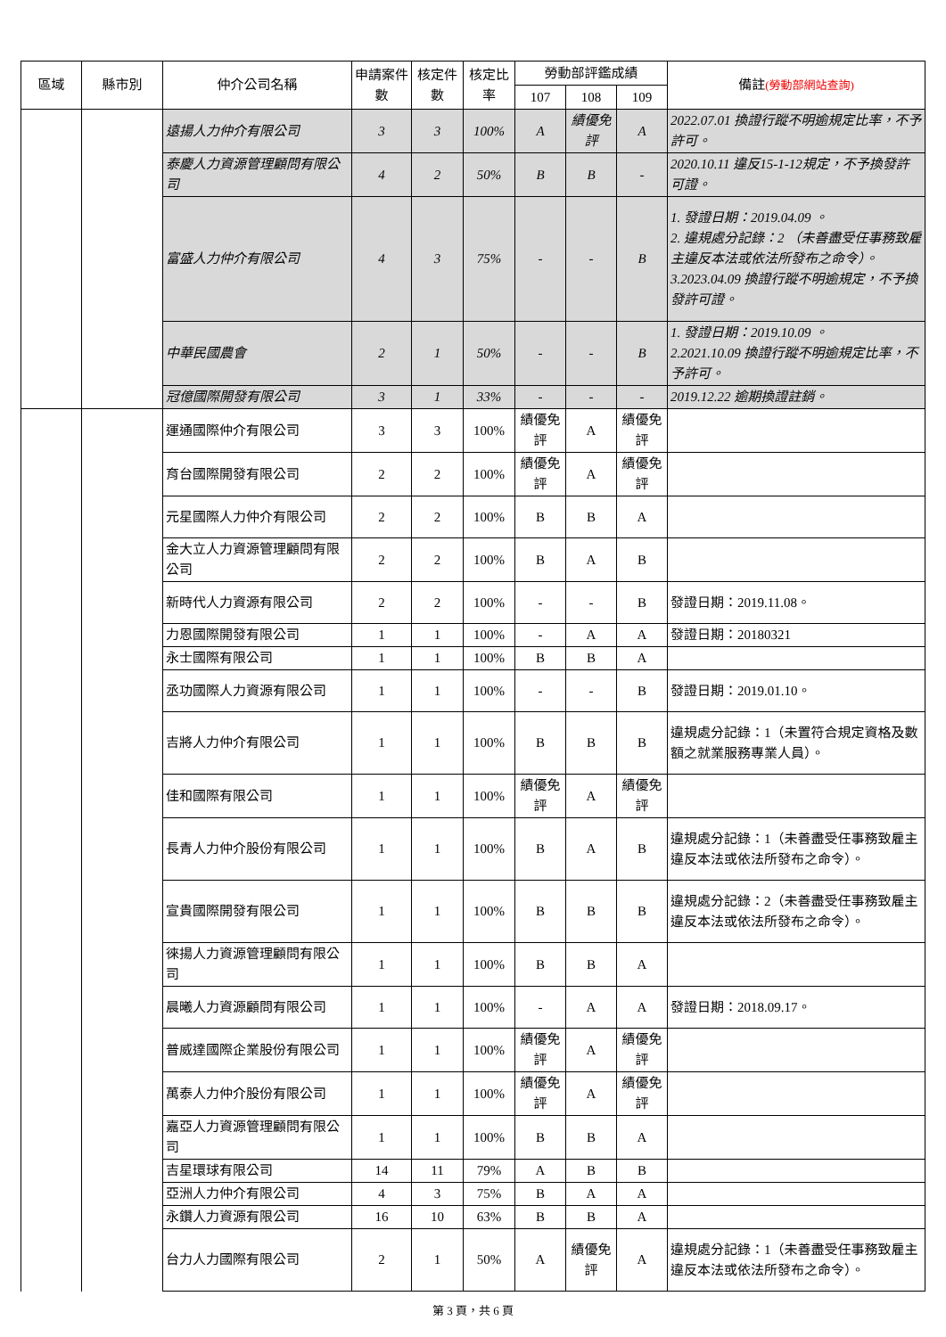| 區域 | 縣市別 | 仲介公司名稱 | 申請案件數 | 核定件數 | 核定比率 | 勞動部評鑑成績 | | | 備註 (勞動部網站查詢) |
| --- | --- | --- | --- | --- | --- | --- | --- | --- | --- |
| | | | | | | 107 | 108 | 109 | |
| | | 遠揚人力仲介有限公司 | 3 | 3 | 100% | A | 績優免評 | A | 2022.07.01 換證行蹤不明逾規定比率，不予許可。 |
| | | 泰慶人力資源管理顧問有限公司 | 4 | 2 | 50% | B | B | - | 2020.10.11 違反15-1-12規定，不予換發許可證。 |
| | | 富盛人力仲介有限公司 | 4 | 3 | 75% | - | - | B | 1. 發證日期：2019.04.09 。 2. 違規處分記錄：2 （未善盡受任事務致雇主違反本法或依法所發布之命令）。 3.2023.04.09 換證行蹤不明逾規定，不予換發許可證。 |
| | | 中華民國農會 | 2 | 1 | 50% | - | - | B | 1. 發證日期：2019.10.09 。 2.2021.10.09 換證行蹤不明逾規定比率，不予許可。 |
| | | 冠億國際開發有限公司 | 3 | 1 | 33% | - | - | - | 2019.12.22 逾期換證註銷。 |
| | | 運通國際仲介有限公司 | 3 | 3 | 100% | 績優免評 | A | 績優免評 | |
| | | 育台國際開發有限公司 | 2 | 2 | 100% | 績優免評 | A | 績優免評 | |
| | | 元星國際人力仲介有限公司 | 2 | 2 | 100% | B | B | A | |
| | | 金大立人力資源管理顧問有限公司 | 2 | 2 | 100% | B | A | B | |
| | | 新時代人力資源有限公司 | 2 | 2 | 100% | - | - | B | 發證日期：2019.11.08。 |
| | | 力恩國際開發有限公司 | 1 | 1 | 100% | - | A | A | 發證日期：20180321 |
| | | 永士國際有限公司 | 1 | 1 | 100% | B | B | A | |
| | | 丞功國際人力資源有限公司 | 1 | 1 | 100% | - | - | B | 發證日期：2019.01.10。 |
| | | 吉將人力仲介有限公司 | 1 | 1 | 100% | B | B | B | 違規處分記錄：1（未置符合規定資格及數額之就業服務專業人員）。 |
| | | 佳和國際有限公司 | 1 | 1 | 100% | 績優免評 | A | 績優免評 | |
| | | 長青人力仲介股份有限公司 | 1 | 1 | 100% | B | A | B | 違規處分記錄：1（未善盡受任事務致雇主違反本法或依法所發布之命令）。 |
| | | 宣貴國際開發有限公司 | 1 | 1 | 100% | B | B | B | 違規處分記錄：2（未善盡受任事務致雇主違反本法或依法所發布之命令）。 |
| | | 徠揚人力資源管理顧問有限公司 | 1 | 1 | 100% | B | B | A | |
| | | 晨曦人力資源顧問有限公司 | 1 | 1 | 100% | - | A | A | 發證日期：2018.09.17。 |
| | | 普威達國際企業股份有限公司 | 1 | 1 | 100% | 績優免評 | A | 績優免評 | |
| | | 萬泰人力仲介股份有限公司 | 1 | 1 | 100% | 績優免評 | A | 績優免評 | |
| | | 嘉亞人力資源管理顧問有限公司 | 1 | 1 | 100% | B | B | A | |
| | | 吉星環球有限公司 | 14 | 11 | 79% | A | B | B | |
| | | 亞洲人力仲介有限公司 | 4 | 3 | 75% | B | A | A | |
| | | 永鑽人力資源有限公司 | 16 | 10 | 63% | B | B | A | |
| | | 台力人力國際有限公司 | 2 | 1 | 50% | A | 績優免評 | A | 違規處分記錄：1（未善盡受任事務致雇主違反本法或依法所發布之命令）。 |
第 3 頁，共 6 頁